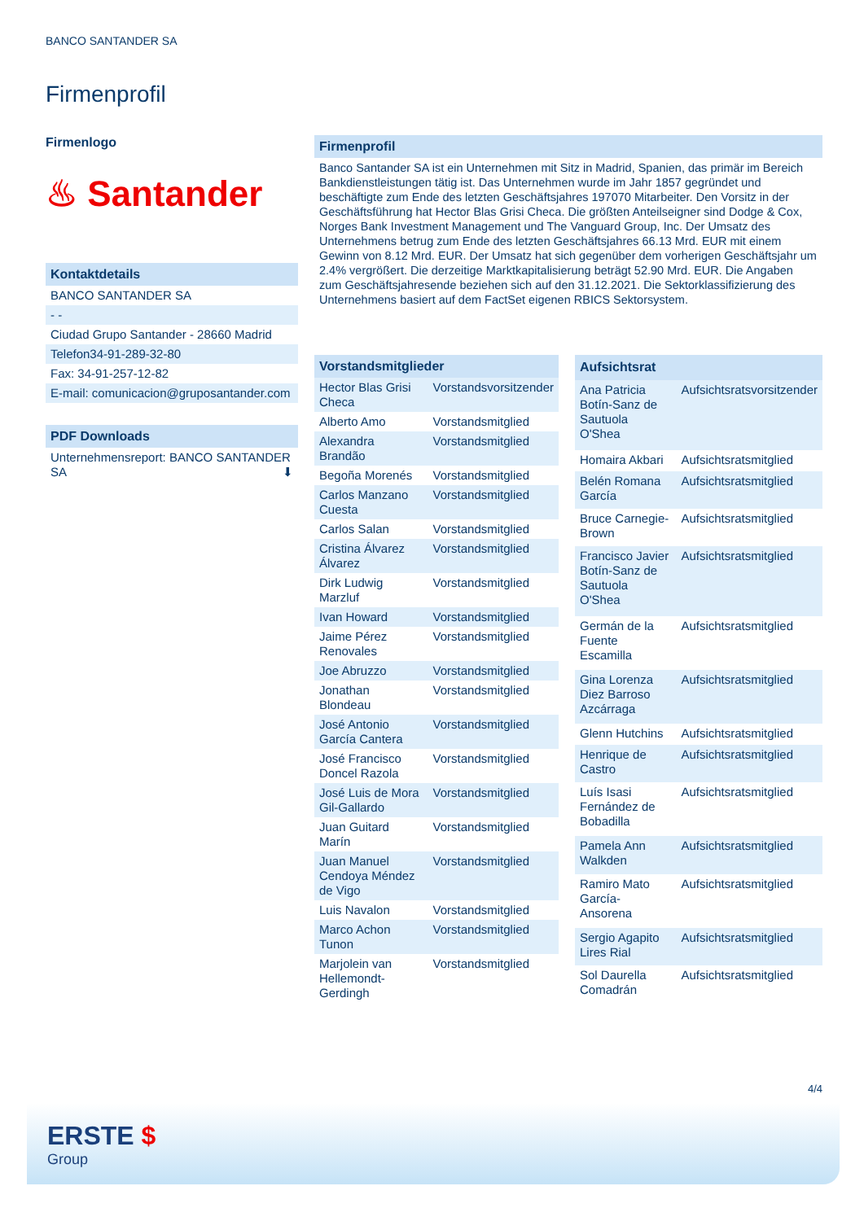BANCO SANTANDER SA
Firmenprofil
Firmenlogo
♨ Santander
Kontaktdetails
BANCO SANTANDER SA
- -
Ciudad Grupo Santander - 28660 Madrid
Telefon34-91-289-32-80
Fax: 34-91-257-12-82
E-mail: comunicacion@gruposantander.com
PDF Downloads
Unternehmensreport: BANCO SANTANDER SA ⬇
Firmenprofil
Banco Santander SA ist ein Unternehmen mit Sitz in Madrid, Spanien, das primär im Bereich Bankdienstleistungen tätig ist. Das Unternehmen wurde im Jahr 1857 gegründet und beschäftigte zum Ende des letzten Geschäftsjahres 197070 Mitarbeiter. Den Vorsitz in der Geschäftsführung hat Hector Blas Grisi Checa. Die größten Anteilseigner sind Dodge & Cox, Norges Bank Investment Management und The Vanguard Group, Inc. Der Umsatz des Unternehmens betrug zum Ende des letzten Geschäftsjahres 66.13 Mrd. EUR mit einem Gewinn von 8.12 Mrd. EUR. Der Umsatz hat sich gegenüber dem vorherigen Geschäftsjahr um 2.4% vergrößert. Die derzeitige Marktkapitalisierung beträgt 52.90 Mrd. EUR. Die Angaben zum Geschäftsjahresende beziehen sich auf den 31.12.2021. Die Sektorklassifizierung des Unternehmens basiert auf dem FactSet eigenen RBICS Sektorsystem.
| Vorstandsmitglieder | |
| --- | --- |
| Hector Blas Grisi Checa | Vorstandsvorsitzender |
| Alberto Amo | Vorstandsmitglied |
| Alexandra Brandão | Vorstandsmitglied |
| Begoña Morenés | Vorstandsmitglied |
| Carlos Manzano Cuesta | Vorstandsmitglied |
| Carlos Salan | Vorstandsmitglied |
| Cristina Álvarez Álvarez | Vorstandsmitglied |
| Dirk Ludwig Marzluf | Vorstandsmitglied |
| Ivan Howard | Vorstandsmitglied |
| Jaime Pérez Renovales | Vorstandsmitglied |
| Joe Abruzzo | Vorstandsmitglied |
| Jonathan Blondeau | Vorstandsmitglied |
| José Antonio García Cantera | Vorstandsmitglied |
| José Francisco Doncel Razola | Vorstandsmitglied |
| José Luis de Mora Gil-Gallardo | Vorstandsmitglied |
| Juan Guitard Marín | Vorstandsmitglied |
| Juan Manuel Cendoya Méndez de Vigo | Vorstandsmitglied |
| Luis Navalon | Vorstandsmitglied |
| Marco Achon Tunon | Vorstandsmitglied |
| Marjolein van Hellemondt-Gerdingh | Vorstandsmitglied |
| Aufsichtsrat | |
| --- | --- |
| Ana Patricia Botín-Sanz de Sautuola O'Shea | Aufsichtsratsvorsitzender |
| Homaira Akbari | Aufsichtsratsmitglied |
| Belén Romana García | Aufsichtsratsmitglied |
| Bruce Carnegie-Brown | Aufsichtsratsmitglied |
| Francisco Javier Botín-Sanz de Sautuola O'Shea | Aufsichtsratsmitglied |
| Germán de la Fuente Escamilla | Aufsichtsratsmitglied |
| Gina Lorenza Diez Barroso Azcárraga | Aufsichtsratsmitglied |
| Glenn Hutchins | Aufsichtsratsmitglied |
| Henrique de Castro | Aufsichtsratsmitglied |
| Luís Isasi Fernández de Bobadilla | Aufsichtsratsmitglied |
| Pamela Ann Walkden | Aufsichtsratsmitglied |
| Ramiro Mato García-Ansorena | Aufsichtsratsmitglied |
| Sergio Agapito Lires Rial | Aufsichtsratsmitglied |
| Sol Daurella Comadrán | Aufsichtsratsmitglied |
4/4
ERSTE $
Group